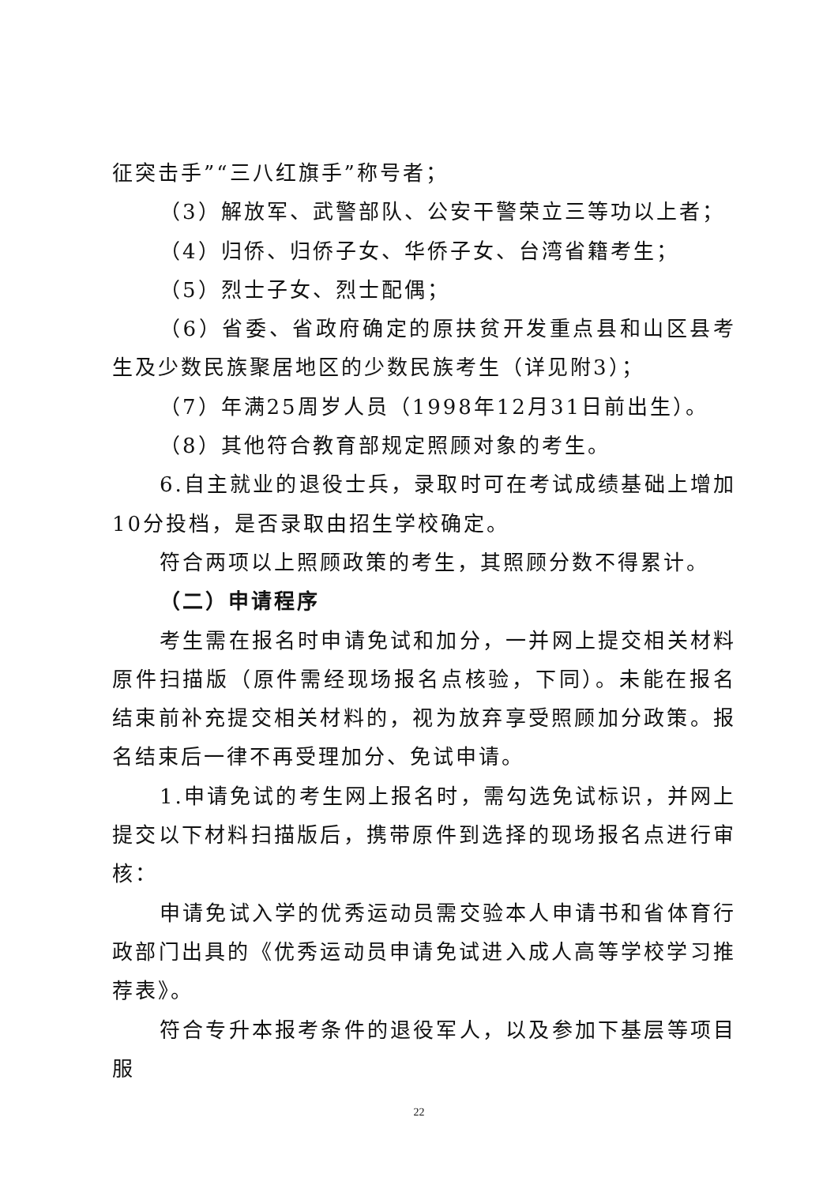征突击手”“三八红旗手”称号者；
（3）解放军、武警部队、公安干警荣立三等功以上者；
（4）归侨、归侨子女、华侨子女、台湾省籍考生；
（5）烈士子女、烈士配偶；
（6）省委、省政府确定的原扶贫开发重点县和山区县考生及少数民族聚居地区的少数民族考生（详见附3）；
（7）年满25周岁人员（1998年12月31日前出生）。
（8）其他符合教育部规定照顾对象的考生。
6.自主就业的退役士兵，录取时可在考试成绩基础上增加10分投档，是否录取由招生学校确定。
符合两项以上照顾政策的考生，其照顾分数不得累计。
（二）申请程序
考生需在报名时申请免试和加分，一并网上提交相关材料原件扫描版（原件需经现场报名点核验，下同）。未能在报名结束前补充提交相关材料的，视为放弃享受照顾加分政策。报名结束后一律不再受理加分、免试申请。
1.申请免试的考生网上报名时，需勾选免试标识，并网上提交以下材料扫描版后，携带原件到选择的现场报名点进行审核：
申请免试入学的优秀运动员需交验本人申请书和省体育行政部门出具的《优秀运动员申请免试进入成人高等学校学习推荐表》。
符合专升本报考条件的退役军人，以及参加下基层等项目服
22